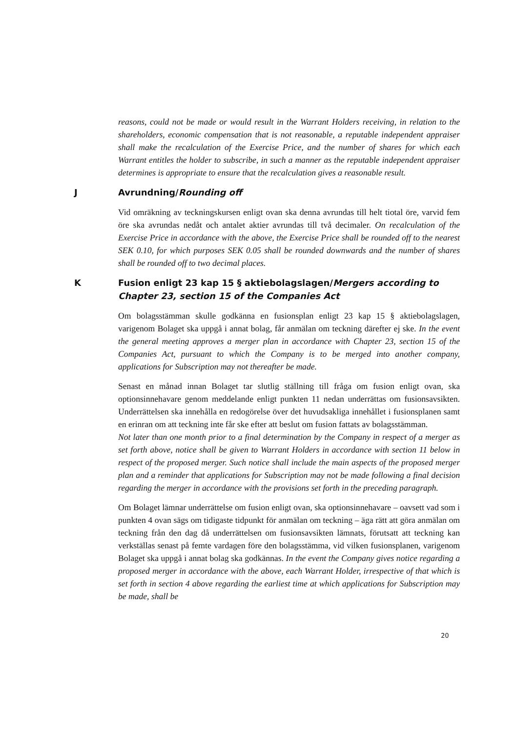reasons, could not be made or would result in the Warrant Holders receiving, in relation to the shareholders, economic compensation that is not reasonable, a reputable independent appraiser shall make the recalculation of the Exercise Price, and the number of shares for which each Warrant entitles the holder to subscribe, in such a manner as the reputable independent appraiser determines is appropriate to ensure that the recalculation gives a reasonable result.
J Avrundning/Rounding off
Vid omräkning av teckningskursen enligt ovan ska denna avrundas till helt tiotal öre, varvid fem öre ska avrundas nedåt och antalet aktier avrundas till två decimaler. On recalculation of the Exercise Price in accordance with the above, the Exercise Price shall be rounded off to the nearest SEK 0.10, for which purposes SEK 0.05 shall be rounded downwards and the number of shares shall be rounded off to two decimal places.
K Fusion enligt 23 kap 15 § aktiebolagslagen/Mergers according to Chapter 23, section 15 of the Companies Act
Om bolagsstämman skulle godkänna en fusionsplan enligt 23 kap 15 § aktiebolagslagen, varigenom Bolaget ska uppgå i annat bolag, får anmälan om teckning därefter ej ske. In the event the general meeting approves a merger plan in accordance with Chapter 23, section 15 of the Companies Act, pursuant to which the Company is to be merged into another company, applications for Subscription may not thereafter be made.
Senast en månad innan Bolaget tar slutlig ställning till fråga om fusion enligt ovan, ska optionsinnehavare genom meddelande enligt punkten 11 nedan underrättas om fusionsavsikten. Underrättelsen ska innehålla en redogörelse över det huvudsakliga innehållet i fusionsplanen samt en erinran om att teckning inte får ske efter att beslut om fusion fattats av bolagsstämman.
Not later than one month prior to a final determination by the Company in respect of a merger as set forth above, notice shall be given to Warrant Holders in accordance with section 11 below in respect of the proposed merger. Such notice shall include the main aspects of the proposed merger plan and a reminder that applications for Subscription may not be made following a final decision regarding the merger in accordance with the provisions set forth in the preceding paragraph.
Om Bolaget lämnar underrättelse om fusion enligt ovan, ska optionsinnehavare – oavsett vad som i punkten 4 ovan sägs om tidigaste tidpunkt för anmälan om teckning – äga rätt att göra anmälan om teckning från den dag då underrättelsen om fusionsavsikten lämnats, förutsatt att teckning kan verkställas senast på femte vardagen före den bolagsstämma, vid vilken fusionsplanen, varigenom Bolaget ska uppgå i annat bolag ska godkännas. In the event the Company gives notice regarding a proposed merger in accordance with the above, each Warrant Holder, irrespective of that which is set forth in section 4 above regarding the earliest time at which applications for Subscription may be made, shall be
20